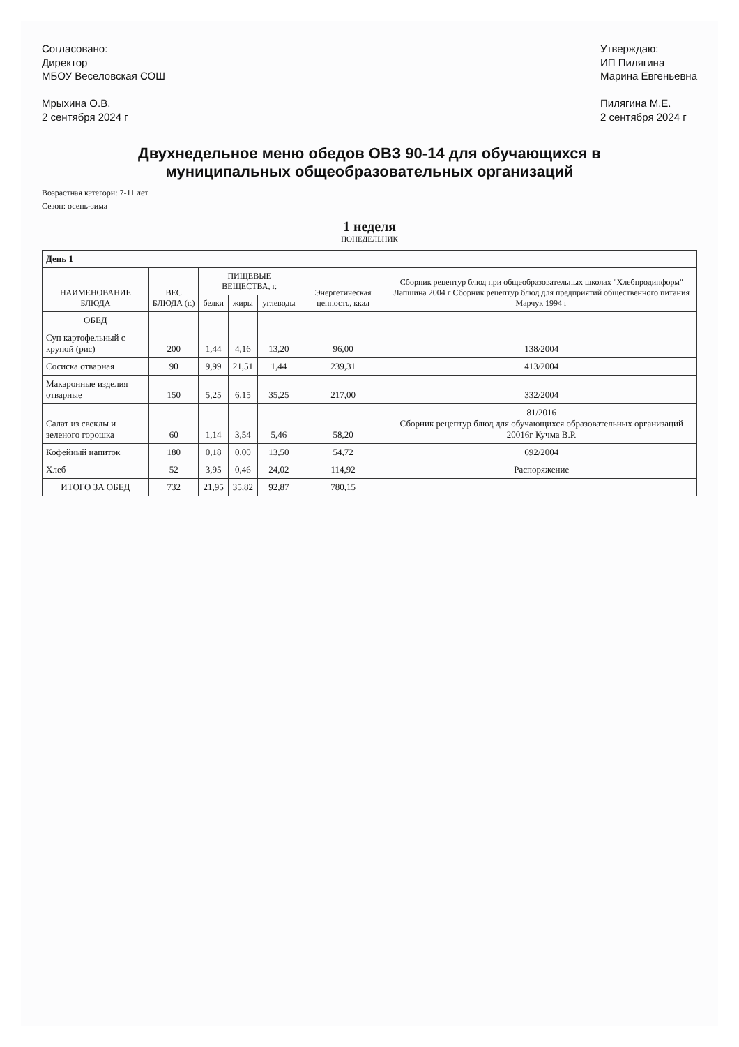Согласовано:
Директор
МБОУ Веселовская СОШ
Мрыхина О.В.
2 сентября 2024 г
Утверждаю:
ИП Пилягина
Марина Евгеньевна
Пилягина М.Е.
2 сентября 2024 г
Двухнедельное меню обедов ОВЗ 90-14 для обучающихся в
муниципальных общеобразовательных организаций
Возрастная категори: 7-11 лет
Сезон: осень-зима
1 неделя
ПОНЕДЕЛЬНИК
| День 1 | | | | | | |
| НАИМЕНОВАНИЕ БЛЮДА | ВЕС БЛЮДА (г.) | ПИЩЕВЫЕ ВЕЩЕСТВА, г. | | | Энергетическая ценность, ккал | Сборник рецептур блюд при общеобразовательных школах "Хлебпродинформ" Лапшина 2004 г Сборник рецептур блюд для предприятий общественного питания Марчук 1994 г |
| | | белки | жиры | углеводы | | |
| ОБЕД | | | | | | |
| Суп картофельный с крупой (рис) | 200 | 1,44 | 4,16 | 13,20 | 96,00 | 138/2004 |
| Сосиска отварная | 90 | 9,99 | 21,51 | 1,44 | 239,31 | 413/2004 |
| Макаронные изделия отварные | 150 | 5,25 | 6,15 | 35,25 | 217,00 | 332/2004 |
| Салат из свеклы и зеленого горошка | 60 | 1,14 | 3,54 | 5,46 | 58,20 | 81/2016 Сборник рецептур блюд для обучающихся образовательных организаций 20016г Кучма В.Р. |
| Кофейный напиток | 180 | 0,18 | 0,00 | 13,50 | 54,72 | 692/2004 |
| Хлеб | 52 | 3,95 | 0,46 | 24,02 | 114,92 | Распоряжение |
| ИТОГО ЗА ОБЕД | 732 | 21,95 | 35,82 | 92,87 | 780,15 | |